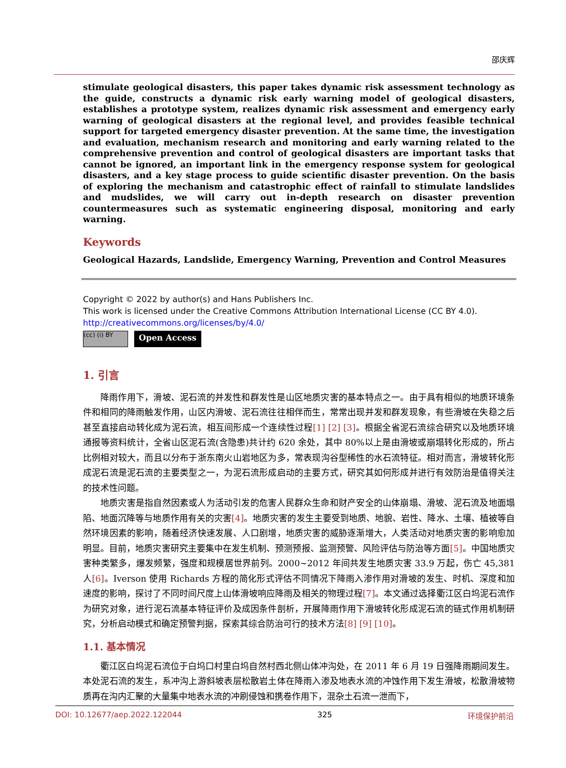邵庆辉
stimulate geological disasters, this paper takes dynamic risk assessment technology as the guide, constructs a dynamic risk early warning model of geological disasters, establishes a prototype system, realizes dynamic risk assessment and emergency early warning of geological disasters at the regional level, and provides feasible technical support for targeted emergency disaster prevention. At the same time, the investigation and evaluation, mechanism research and monitoring and early warning related to the comprehensive prevention and control of geological disasters are important tasks that cannot be ignored, an important link in the emergency response system for geological disasters, and a key stage process to guide scientific disaster prevention. On the basis of exploring the mechanism and catastrophic effect of rainfall to stimulate landslides and mudslides, we will carry out in-depth research on disaster prevention countermeasures such as systematic engineering disposal, monitoring and early warning.
Keywords
Geological Hazards, Landslide, Emergency Warning, Prevention and Control Measures
Copyright © 2022 by author(s) and Hans Publishers Inc.
This work is licensed under the Creative Commons Attribution International License (CC BY 4.0).
http://creativecommons.org/licenses/by/4.0/
(cc) (i) BY
Open Access
1. 引言
降雨作用下，滑坡、泥石流的并发性和群发性是山区地质灾害的基本特点之一。由于具有相似的地质环境条件和相同的降雨触发作用，山区内滑坡、泥石流往往相伴而生，常常出现并发和群发现象，有些滑坡在失稳之后甚至直接启动转化成为泥石流，相互间形成一个连续性过程[1] [2] [3]。根据全省泥石流综合研究以及地质环境通报等资料统计，全省山区泥石流(含隐患)共计约 620 余处，其中 80%以上是由滑坡或崩塌转化形成的，所占比例相对较大，而且以分布于浙东南火山岩地区为多，常表现沟谷型稀性的水石流特征。相对而言，滑坡转化形成泥石流是泥石流的主要类型之一，为泥石流形成启动的主要方式，研究其如何形成并进行有效防治是值得关注的技术性问题。
地质灾害是指自然因素或人为活动引发的危害人民群众生命和财产安全的山体崩塌、滑坡、泥石流及地面塌陷、地面沉降等与地质作用有关的灾害[4]。地质灾害的发生主要受到地质、地貌、岩性、降水、土壤、植被等自然环境因素的影响，随着经济快速发展、人口剧增，地质灾害的威胁逐渐增大，人类活动对地质灾害的影响愈加明显。目前，地质灾害研究主要集中在发生机制、预测预报、监测预警、风险评估与防治等方面[5]。中国地质灾害种类繁多，爆发频繁，强度和规模居世界前列。2000~2012 年间共发生地质灾害 33.9 万起，伤亡 45,381 人[6]。Iverson 使用 Richards 方程的简化形式评估不同情况下降雨入渗作用对滑坡的发生、时机、深度和加速度的影响，探讨了不同时间尺度上山体滑坡响应降雨及相关的物理过程[7]。本文通过选择衢江区白坞泥石流作为研究对象，进行泥石流基本特征评价及成因条件剖析，开展降雨作用下滑坡转化形成泥石流的链式作用机制研究，分析启动模式和确定预警判据，探索其综合防治可行的技术方法[8] [9] [10]。
1.1. 基本情况
衢江区白坞泥石流位于白坞口村里白坞自然村西北侧山体冲沟处，在 2011 年 6 月 19 日强降雨期间发生。本处泥石流的发生，系冲沟上游斜坡表层松散岩土体在降雨入渗及地表水流的冲蚀作用下发生滑坡，松散滑坡物质再在沟内汇聚的大量集中地表水流的冲刷侵蚀和携卷作用下，混杂土石流一泄而下，
DOI: 10.12677/aep.2022.122044 325 环境保护前沿